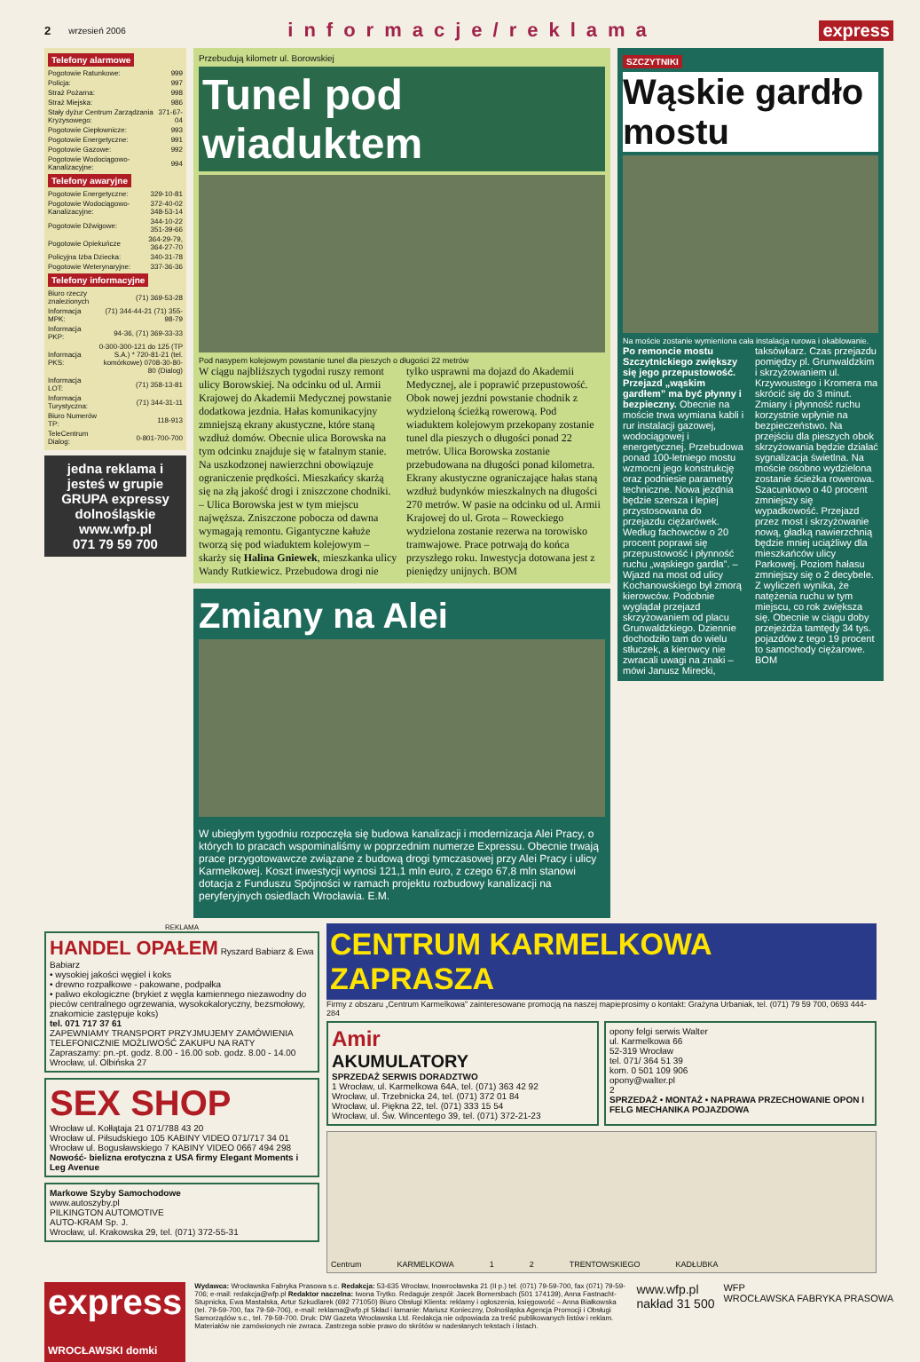2 wrzesień 2006 informacje/reklama express
Telefony alarmowe
| Pogotowie Ratunkowe: | 999 |
| Policja: | 997 |
| Straż Pożarna: | 998 |
| Straż Miejska: | 986 |
| Stały dyżur Centrum Zarządzania Kryzysowego: | 371-67-04 |
| Pogotowie Ciepłownicze: | 993 |
| Pogotowie Energetyczne: | 991 |
| Pogotowie Gazowe: | 992 |
| Pogotowie Wodociągowo-Kanalizacyjne: | 994 |
Telefony awaryjne
| Pogotowie Energetyczne: | 329-10-81 |
| Pogotowie Wodociągowo-Kanalizacyjne: | 372-40-02 348-53-14 |
| Pogotowie Dźwigowe: | 344-10-22 351-39-66 |
| Pogotowie Opiekuńcze | 364-29-79, 364-27-70 |
| Policyjna Izba Dziecka: | 340-31-78 |
| Pogotowie Weterynaryjne: | 337-36-36 |
Telefony informacyjne
| Biuro rzeczy znalezionych | (71) 369-53-28 |
| Informacja MPK: | (71) 344-44-21 (71) 355-98-79 |
| Informacja PKP: | 94-36, (71) 369-33-33 |
| Informacja PKS: | 0-300-300-121 do 125 (TP S.A.) * 720-81-21 (tel. komórkowe) 0708-30-80-80 (Dialog) |
| Informacja LOT: | (71) 358-13-81 |
| Informacja Turystyczna: | (71) 344-31-11 |
| Biuro Numerów TP: | 118-913 |
| TeleCentrum Dialog: | 0-801-700-700 |
jedna reklama i jesteś w grupie
GRUPA expressy dolnośląskie
www.wfp.pl
071 79 59 700
Przebudują kilometr ul. Borowskiej
Tunel pod wiaduktem
Pod nasypem kolejowym powstanie tunel dla pieszych o długości 22 metrów
W ciągu najbliższych tygodni ruszy remont ulicy Borowskiej. Na odcinku od ul. Armii Krajowej do Akademii Medycznej powstanie dodatkowa jezdnia. Hałas komunikacyjny zmniejszą ekrany akustyczne, które staną wzdłuż domów. Obecnie ulica Borowska na tym odcinku znajduje się w fatalnym stanie. Na uszkodzonej nawierzchni obowiązuje ograniczenie prędkości. Mieszkańcy skarżą się na złą jakość drogi i zniszczone chodniki. – Ulica Borowska jest w tym miejscu najwęższa. Zniszczone pobocza od dawna wymagają remontu. Gigantyczne kałuże tworzą się pod wiaduktem kolejowym – skarży się Halina Gniewek, mieszkanka ulicy Wandy Rutkiewicz. Przebudowa drogi nie tylko usprawni ma dojazd do Akademii Medycznej, ale i poprawić przepustowość. Obok nowej jezdni powstanie chodnik z wydzieloną ścieżką rowerową. Pod wiaduktem kolejowym przekopany zostanie tunel dla pieszych o długości ponad 22 metrów. Ulica Borowska zostanie przebudowana na długości ponad kilometra. Ekrany akustyczne ograniczające hałas staną wzdłuż budynków mieszkalnych na długości 270 metrów. W pasie na odcinku od ul. Armii Krajowej do ul. Grota – Roweckiego wydzielona zostanie rezerwa na torowisko tramwajowe. Prace potrwają do końca przyszłego roku. Inwestycja dotowana jest z pieniędzy unijnych. BOM
Zmiany na Alei
W ubiegłym tygodniu rozpoczęła się budowa kanalizacji i modernizacja Alei Pracy, o których to pracach wspominaliśmy w poprzednim numerze Expressu. Obecnie trwają prace przygotowawcze związane z budową drogi tymczasowej przy Alei Pracy i ulicy Karmelkowej. Koszt inwestycji wynosi 121,1 mln euro, z czego 67,8 mln stanowi dotacja z Funduszu Spójności w ramach projektu rozbudowy kanalizacji na peryferyjnych osiedlach Wrocławia. E.M.
SZCZYTNIKI
Wąskie gardło mostu
Na moście zostanie wymieniona cała instalacja rurowa i okablowanie.
Po remoncie mostu Szczytnickiego zwiększy się jego przepustowość. Przejazd „wąskim gardłem” ma być płynny i bezpieczny. Obecnie na moście trwa wymiana kabli i rur instalacji gazowej, wodociągowej i energetycznej. Przebudowa ponad 100-letniego mostu wzmocni jego konstrukcję oraz podniesie parametry techniczne. Nowa jezdnia będzie szersza i lepiej przystosowana do przejazdu ciężarówek. Według fachowców o 20 procent poprawi się przepustowość i płynność ruchu „wąskiego gardła”. – Wjazd na most od ulicy Kochanowskiego był zmorą kierowców. Podobnie wyglądał przejazd skrzyżowaniem od placu Grunwaldzkiego. Dziennie dochodziło tam do wielu stłuczek, a kierowcy nie zwracali uwagi na znaki – mówi Janusz Mirecki, taksówkarz. Czas przejazdu pomiędzy pl. Grunwaldzkim i skrzyżowaniem ul. Krzywoustego i Kromera ma skrócić się do 3 minut. Zmiany i płynność ruchu korzystnie wpłynie na bezpieczeństwo. Na przejściu dla pieszych obok skrzyżowania będzie działać sygnalizacja świetlna. Na moście osobno wydzielona zostanie ścieżka rowerowa. Szacunkowo o 40 procent zmniejszy się wypadkowość. Przejazd przez most i skrzyżowanie nową, gładką nawierzchnią będzie mniej uciążliwy dla mieszkańców ulicy Parkowej. Poziom hałasu zmniejszy się o 2 decybele. Z wyliczeń wynika, że natężenia ruchu w tym miejscu, co rok zwiększa się. Obecnie w ciągu doby przejeżdża tamtędy 34 tys. pojazdów z tego 19 procent to samochody ciężarowe. BOM
REKLAMA
HANDEL OPAŁEM Ryszard Babiarz & Ewa Babiarz
• wysokiej jakości węgiel i koks
• drewno rozpałkowe - pakowane, podpałka
• paliwo ekologiczne (brykiet z węgla kamiennego niezawodny do pieców centralnego ogrzewania, wysokokaloryczny, bezsmołowy, znakomicie zastępuje koks)
tel. 071 717 37 61
ZAPEWNIAMY TRANSPORT PRZYJMUJEMY ZAMÓWIENIA TELEFONICZNIE MOŻLIWOŚĆ ZAKUPU NA RATY
Zapraszamy: pn.-pt. godz. 8.00 - 16.00 sob. godz. 8.00 - 14.00 Wrocław, ul. Olbińska 27
SEX SHOP
Wrocław ul. Kołłątaja 21 071/788 43 20
Wrocław ul. Piłsudskiego 105 KABINY VIDEO 071/717 34 01
Wrocław ul. Bogusławskiego 7 KABINY VIDEO 0667 494 298
Nowość- bielizna erotyczna z USA firmy Elegant Moments i Leg Avenue
Markowe Szyby Samochodowe
www.autoszyby.pl
PILKINGTON AUTOMOTIVE
AUTO-KRAM Sp. J.
Wrocław, ul. Krakowska 29, tel. (071) 372-55-31
CENTRUM KARMELKOWA ZAPRASZA
Firmy z obszaru „Centrum Karmelkowa” zainteresowane promocją na naszej mapieprosimy o kontakt: Grażyna Urbaniak, tel. (071) 79 59 700, 0693 444-284
Amir
AKUMULATORY
SPRZEDAŻ SERWIS DORADZTWO
1 Wrocław, ul. Karmelkowa 64A, tel. (071) 363 42 92
Wrocław, ul. Trzebnicka 24, tel. (071) 372 01 84
Wrocław, ul. Piękna 22, tel. (071) 333 15 54
Wrocław, ul. Św. Wincentego 39, tel. (071) 372-21-23
opony felgi serwis Walter
ul. Karmelkowa 66
52-319 Wrocław
tel. 071/ 364 51 39
kom. 0 501 109 906
opony@walter.pl
2
SPRZEDAŻ • MONTAŻ • NAPRAWA PRZECHOWANIE OPON I FELG MECHANIKA POJAZDOWA
Centrum KARMELKOWA 1 2 TRENTOWSKIEGO KADŁUBKA
express
WROCŁAWSKI domki
Wydawca: Wrocławska Fabryka Prasowa s.c. Redakcja: 53-635 Wrocław, Inowrocławska 21 (II p.) tel. (071) 79-59-700, fax (071) 79-59-706; e-mail: redakcja@wfp.pl Redaktor naczelna: Iwona Trytko. Redaguje zespół: Jacek Bomersbach (501 174139), Anna Fastnacht-Stupnicka, Ewa Mastalska, Artur Szkudlarek (692 771050) Biuro Obsługi Klienta: reklamy i ogłoszenia, księgowość – Anna Białkowska (tel. 79-59-700, fax 79-59-706), e-mail: reklama@wfp.pl Skład i łamanie: Mariusz Konieczny, Dolnośląska Agencja Promocji i Obsługi Samorządów s.c., tel. 79-59-700. Druk: DW Gazeta Wrocławska Ltd. Redakcja nie odpowiada za treść publikowanych listów i reklam. Materiałów nie zamówionych nie zwraca. Zastrzega sobie prawo do skrótów w nadesłanych tekstach i listach.
www.wfp.pl
nakład 31 500
WFP
WROCŁAWSKA FABRYKA PRASOWA